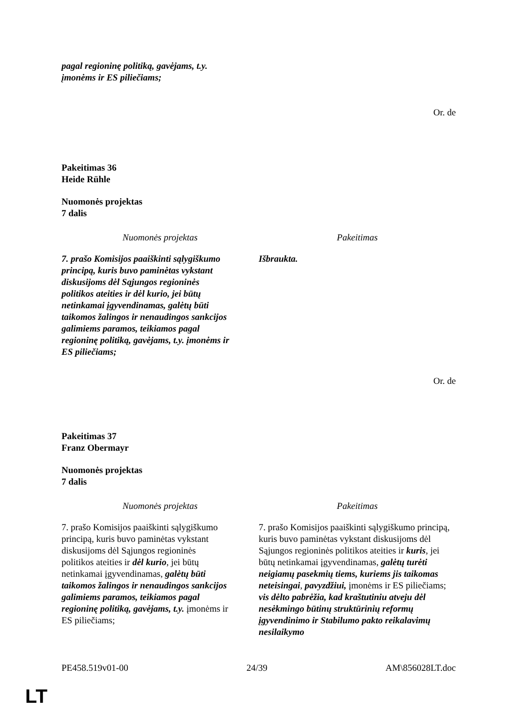pagal regioninę politiką, gavėjams, t.y.
įmonėms ir ES piliečiams;
Or. de
Pakeitimas 36
Heide Rühle
Nuomonės projektas
7 dalis
| Nuomonės projektas | Pakeitimas |
| --- | --- |
| 7. prašo Komisijos paaiškinti sąlygiškumo principą, kuris buvo paminėtas vykstant diskusijoms dėl Sąjungos regioninės politikos ateities ir dėl kurio, jei būtų netinkamai įgyvendinamas, galėtų būti taikomos žalingos ir nenaudingos sankcijos galimiems paramos, teikiamos pagal regioninę politiką, gavėjams, t.y. įmonėms ir ES piliečiams; | Išbraukta. |
Or. de
Pakeitimas 37
Franz Obermayr
Nuomonės projektas
7 dalis
| Nuomonės projektas | Pakeitimas |
| --- | --- |
| 7. prašo Komisijos paaiškinti sąlygiškumo principą, kuris buvo paminėtas vykstant diskusijoms dėl Sąjungos regioninės politikos ateities ir dėl kurio , jei būtų netinkamai įgyvendinamas, galėtų būti taikomos žalingos ir nenaudingos sankcijos galimiems paramos, teikiamos pagal regioninę politiką, gavėjams, t.y. įmonėms ir ES piliečiams; | 7. prašo Komisijos paaiškinti sąlygiškumo principą, kuris buvo paminėtas vykstant diskusijoms dėl Sąjungos regioninės politikos ateities ir kuris , jei būtų netinkamai įgyvendinamas, galėtų turėti neigiamų pasekmių tiems, kuriems jis taikomas neteisingai , pavyzdžiui, įmonėms ir ES piliečiams; vis dėlto pabrėžia, kad kraštutiniu atveju dėl nesėkmingo būtinų struktūrinių reformų įgyvendinimo ir Stabilumo pakto reikalavimų nesilaikymo |
PE458.519v01-00 24/39 AM\856028LT.doc
LT